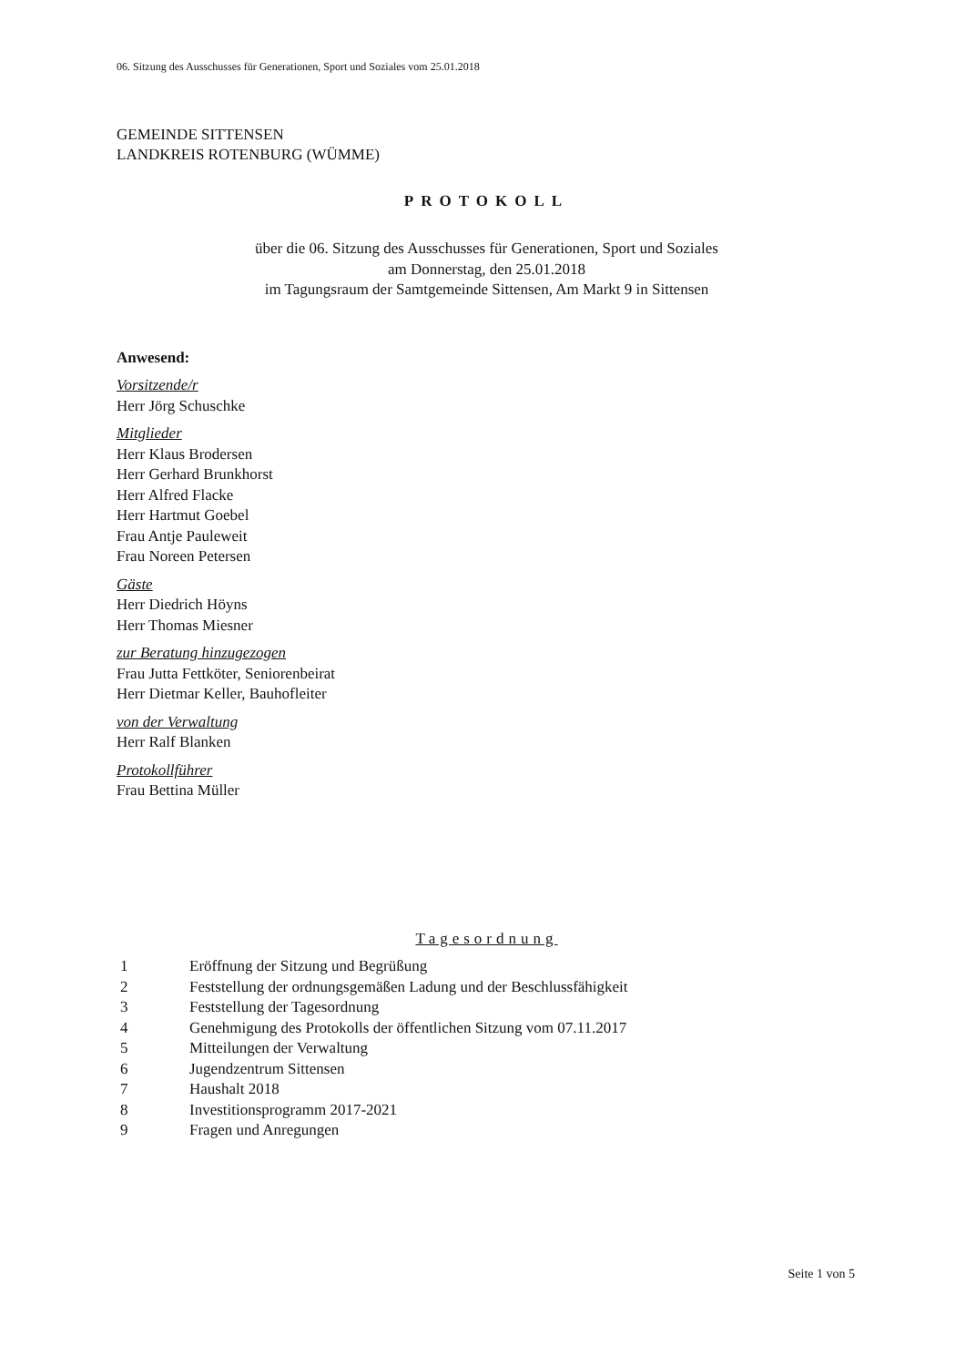06. Sitzung des Ausschusses für Generationen, Sport und Soziales vom 25.01.2018
GEMEINDE SITTENSEN
LANDKREIS ROTENBURG (WÜMME)
PROTOKOLL
über die 06. Sitzung des Ausschusses für Generationen, Sport und Soziales
am Donnerstag, den 25.01.2018
im Tagungsraum der Samtgemeinde Sittensen, Am Markt 9 in Sittensen
Anwesend:
Vorsitzende/r
Herr Jörg Schuschke
Mitglieder
Herr Klaus Brodersen
Herr Gerhard Brunkhorst
Herr Alfred Flacke
Herr Hartmut Goebel
Frau Antje Pauleweit
Frau Noreen Petersen
Gäste
Herr Diedrich Höyns
Herr Thomas Miesner
zur Beratung hinzugezogen
Frau Jutta Fettköter, Seniorenbeirat
Herr Dietmar Keller, Bauhofleiter
von der Verwaltung
Herr Ralf Blanken
Protokollführer
Frau Bettina Müller
Tagesordnung
| 1 | Eröffnung der Sitzung und Begrüßung |
| 2 | Feststellung der ordnungsgemäßen Ladung und der Beschlussfähigkeit |
| 3 | Feststellung der Tagesordnung |
| 4 | Genehmigung des Protokolls der öffentlichen Sitzung vom 07.11.2017 |
| 5 | Mitteilungen der Verwaltung |
| 6 | Jugendzentrum Sittensen |
| 7 | Haushalt 2018 |
| 8 | Investitionsprogramm 2017-2021 |
| 9 | Fragen und Anregungen |
Seite 1 von 5